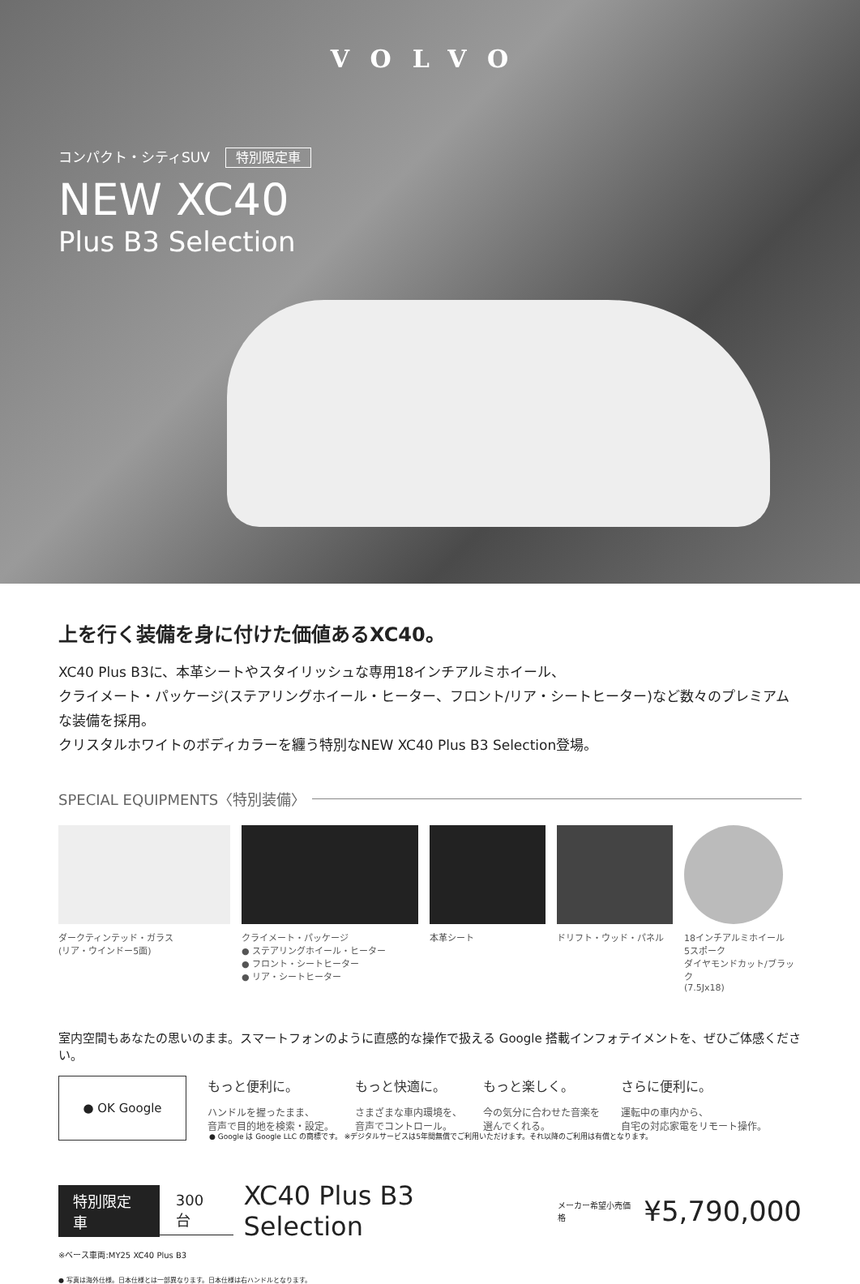VOLVO
コンパクト・シティSUV 特別限定車
NEW XC40
Plus B3 Selection
上を行く装備を身に付けた価値あるXC40。
XC40 Plus B3に、本革シートやスタイリッシュな専用18インチアルミホイール、
クライメート・パッケージ(ステアリングホイール・ヒーター、フロント/リア・シートヒーター)など数々のプレミアムな装備を採用。
クリスタルホワイトのボディカラーを纏う特別なNEW XC40 Plus B3 Selection登場。
SPECIAL EQUIPMENTS〈特別装備〉
ダークティンテッド・ガラス
(リア・ウインドー5面)
クライメート・パッケージ
● ステアリングホイール・ヒーター
● フロント・シートヒーター
● リア・シートヒーター
本革シート ドリフト・ウッド・パネル 18インチアルミホイール
5スポーク
ダイヤモンドカット/ブラック
(7.5Jx18)
室内空間もあなたの思いのまま。スマートフォンのように直感的な操作で扱える Google 搭載インフォテイメントを、ぜひご体感ください。
● OK Google
もっと便利に。
ハンドルを握ったまま、
音声で目的地を検索・設定。
もっと快適に。
さまざまな車内環境を、
音声でコントロール。
もっと楽しく。
今の気分に合わせた音楽を
選んでくれる。
さらに便利に。
運転中の車内から、
自宅の対応家電をリモート操作。
● Google は Google LLC の商標です。 ※デジタルサービスは5年間無償でご利用いただけます。それ以降のご利用は有償となります。
特別限定車 300台 XC40 Plus B3 Selection メーカー希望小売価格 ¥5,790,000
※ベース車両:MY25 XC40 Plus B3
● 写真は海外仕様。日本仕様とは一部異なります。日本仕様は右ハンドルとなります。